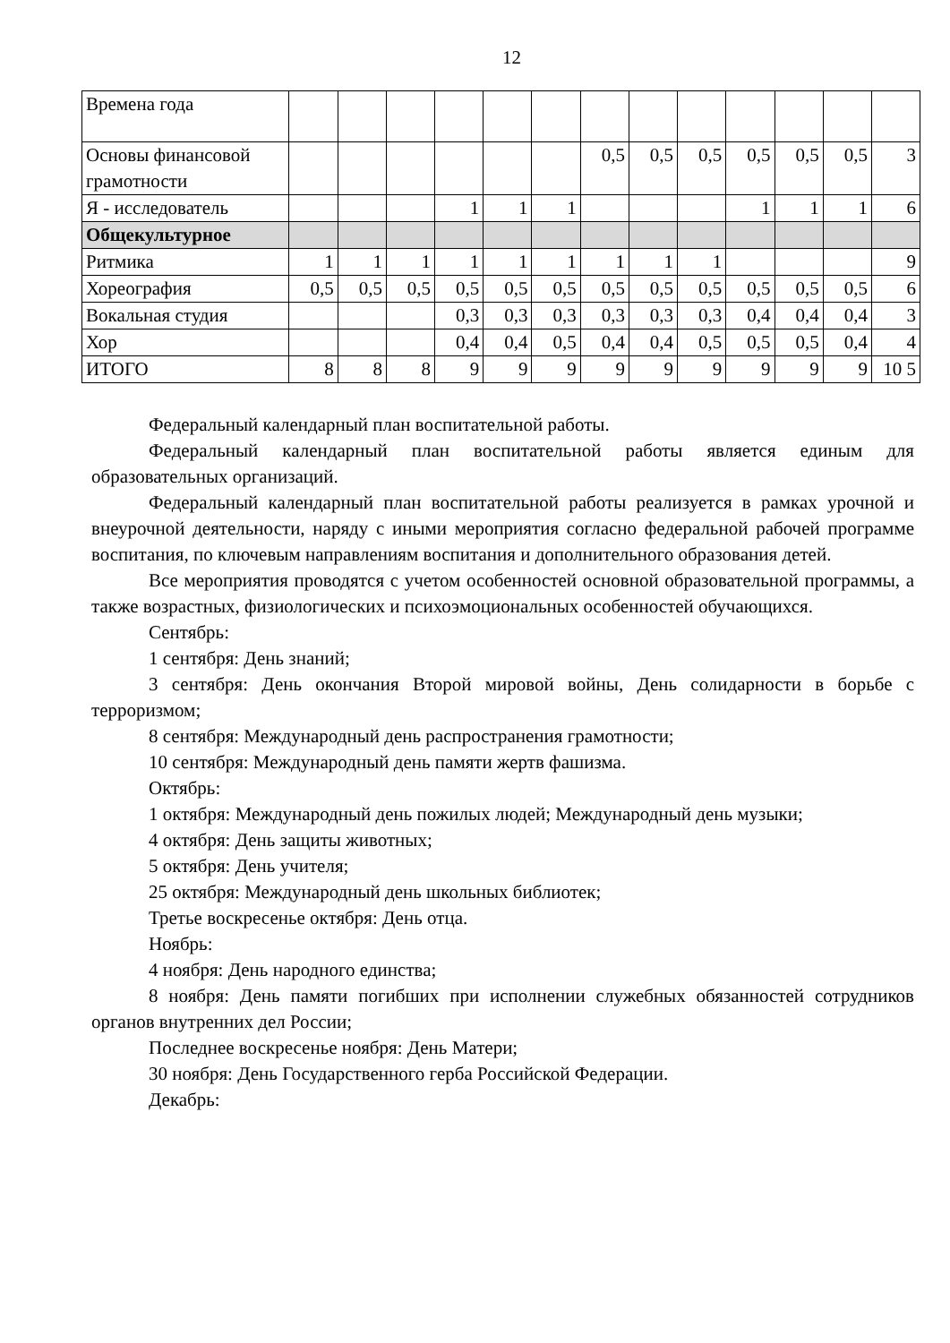12
| Времена года | | | | | | | | | | | | | |
| Основы финансовой грамотности | | | | | | | 0,5 | 0,5 | 0,5 | 0,5 | 0,5 | 0,5 | 3 |
| Я - исследователь | | | | 1 | 1 | 1 | | | | 1 | 1 | 1 | 6 |
| Общекультурное | | | | | | | | | | | | | |
| Ритмика | 1 | 1 | 1 | 1 | 1 | 1 | 1 | 1 | 1 | | | | 9 |
| Хореография | 0,5 | 0,5 | 0,5 | 0,5 | 0,5 | 0,5 | 0,5 | 0,5 | 0,5 | 0,5 | 0,5 | 0,5 | 6 |
| Вокальная студия | | | | 0,3 | 0,3 | 0,3 | 0,3 | 0,3 | 0,3 | 0,4 | 0,4 | 0,4 | 3 |
| Хор | | | | 0,4 | 0,4 | 0,5 | 0,4 | 0,4 | 0,5 | 0,5 | 0,5 | 0,4 | 4 |
| ИТОГО | 8 | 8 | 8 | 9 | 9 | 9 | 9 | 9 | 9 | 9 | 9 | 9 | 10 5 |
Федеральный календарный план воспитательной работы.
Федеральный календарный план воспитательной работы является единым для образовательных организаций.
Федеральный календарный план воспитательной работы реализуется в рамках урочной и внеурочной деятельности, наряду с иными мероприятия согласно федеральной рабочей программе воспитания, по ключевым направлениям воспитания и дополнительного образования детей.
Все мероприятия проводятся с учетом особенностей основной образовательной программы, а также возрастных, физиологических и психоэмоциональных особенностей обучающихся.
Сентябрь:
1 сентября: День знаний;
3 сентября: День окончания Второй мировой войны, День солидарности в борьбе с терроризмом;
8 сентября: Международный день распространения грамотности;
10 сентября: Международный день памяти жертв фашизма.
Октябрь:
1 октября: Международный день пожилых людей; Международный день музыки;
4 октября: День защиты животных;
5 октября: День учителя;
25 октября: Международный день школьных библиотек;
Третье воскресенье октября: День отца.
Ноябрь:
4 ноября: День народного единства;
8 ноября: День памяти погибших при исполнении служебных обязанностей сотрудников органов внутренних дел России;
Последнее воскресенье ноября: День Матери;
30 ноября: День Государственного герба Российской Федерации.
Декабрь: